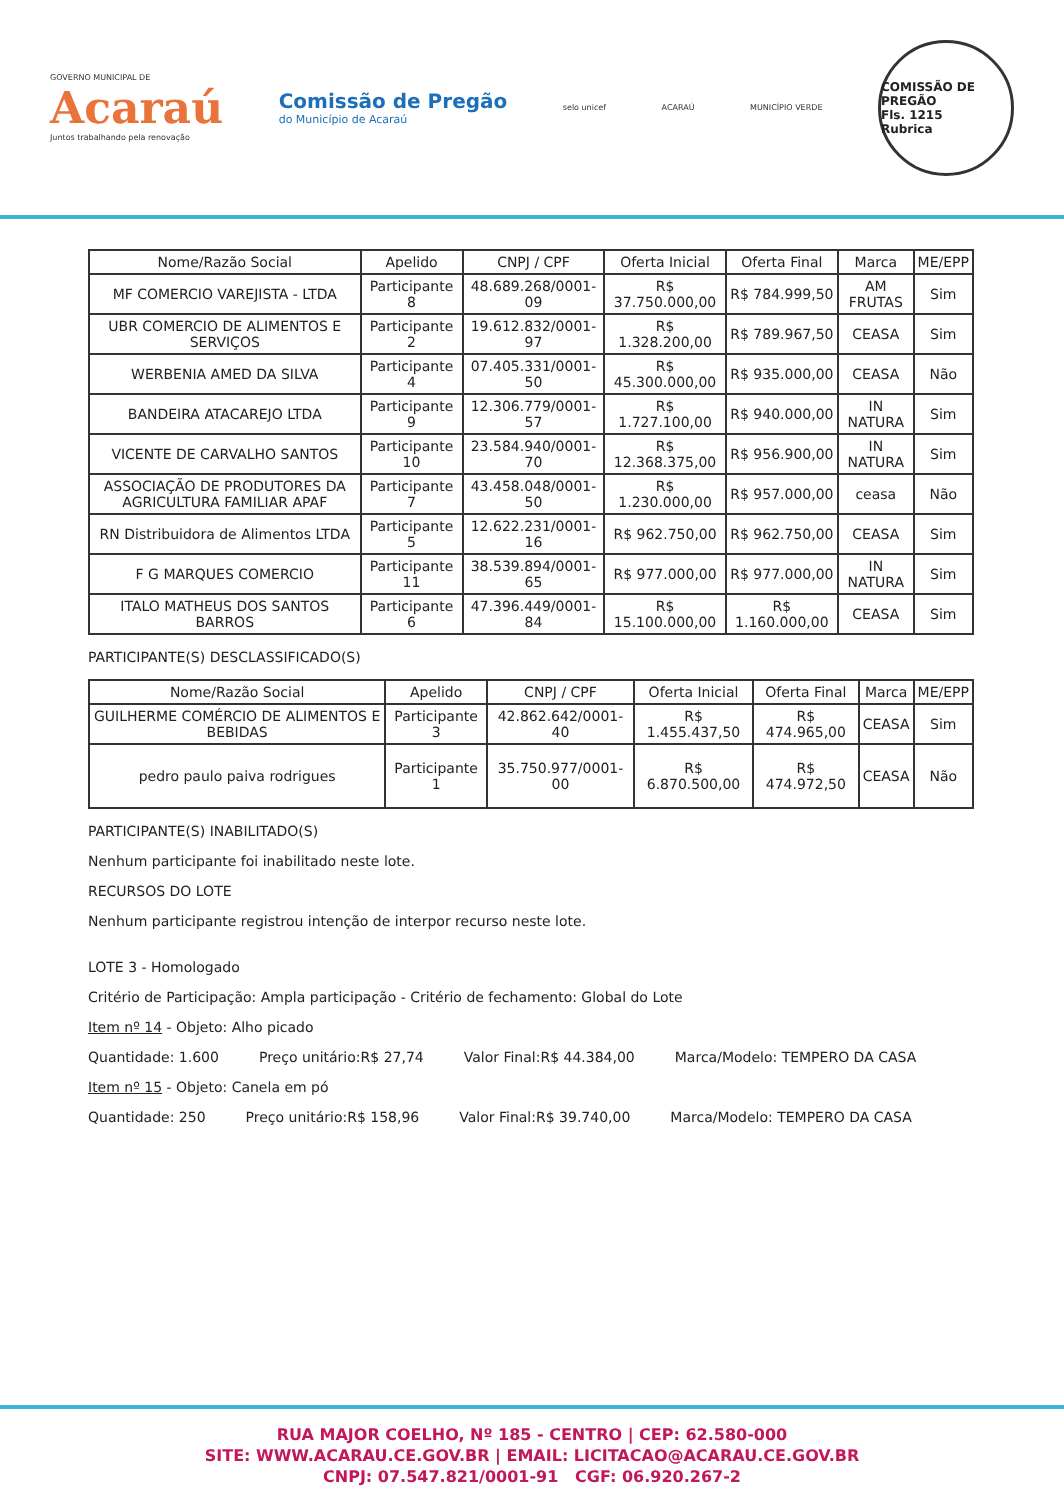GOVERNO MUNICIPAL DE
Acaraú
Juntos trabalhando pela renovação
Comissão de Pregão
do Município de Acaraú
selo unicef ACARAÚ MUNICÍPIO VERDE
COMISSÃO DE PREGÃO
Fls. 1215
Rubrica
| Nome/Razão Social | Apelido | CNPJ / CPF | Oferta Inicial | Oferta Final | Marca | ME/EPP |
| --- | --- | --- | --- | --- | --- | --- |
| MF COMERCIO VAREJISTA - LTDA | Participante 8 | 48.689.268/0001-09 | R$ 37.750.000,00 | R$ 784.999,50 | AM FRUTAS | Sim |
| UBR COMERCIO DE ALIMENTOS E SERVIÇOS | Participante 2 | 19.612.832/0001-97 | R$ 1.328.200,00 | R$ 789.967,50 | CEASA | Sim |
| WERBENIA AMED DA SILVA | Participante 4 | 07.405.331/0001-50 | R$ 45.300.000,00 | R$ 935.000,00 | CEASA | Não |
| BANDEIRA ATACAREJO LTDA | Participante 9 | 12.306.779/0001-57 | R$ 1.727.100,00 | R$ 940.000,00 | IN NATURA | Sim |
| VICENTE DE CARVALHO SANTOS | Participante 10 | 23.584.940/0001-70 | R$ 12.368.375,00 | R$ 956.900,00 | IN NATURA | Sim |
| ASSOCIAÇÃO DE PRODUTORES DA AGRICULTURA FAMILIAR APAF | Participante 7 | 43.458.048/0001-50 | R$ 1.230.000,00 | R$ 957.000,00 | ceasa | Não |
| RN Distribuidora de Alimentos LTDA | Participante 5 | 12.622.231/0001-16 | R$ 962.750,00 | R$ 962.750,00 | CEASA | Sim |
| F G MARQUES COMERCIO | Participante 11 | 38.539.894/0001-65 | R$ 977.000,00 | R$ 977.000,00 | IN NATURA | Sim |
| ITALO MATHEUS DOS SANTOS BARROS | Participante 6 | 47.396.449/0001-84 | R$ 15.100.000,00 | R$ 1.160.000,00 | CEASA | Sim |
PARTICIPANTE(S) DESCLASSIFICADO(S)
| Nome/Razão Social | Apelido | CNPJ / CPF | Oferta Inicial | Oferta Final | Marca | ME/EPP |
| --- | --- | --- | --- | --- | --- | --- |
| GUILHERME COMÉRCIO DE ALIMENTOS E BEBIDAS | Participante 3 | 42.862.642/0001-40 | R$ 1.455.437,50 | R$ 474.965,00 | CEASA | Sim |
| pedro paulo paiva rodrigues | Participante 1 | 35.750.977/0001-00 | R$ 6.870.500,00 | R$ 474.972,50 | CEASA | Não |
PARTICIPANTE(S) INABILITADO(S)
Nenhum participante foi inabilitado neste lote.
RECURSOS DO LOTE
Nenhum participante registrou intenção de interpor recurso neste lote.
LOTE 3 - Homologado
Critério de Participação: Ampla participação - Critério de fechamento: Global do Lote
Item nº 14 - Objeto: Alho picado
Quantidade: 1.600 Preço unitário:R$ 27,74 Valor Final:R$ 44.384,00 Marca/Modelo: TEMPERO DA CASA
Item nº 15 - Objeto: Canela em pó
Quantidade: 250 Preço unitário:R$ 158,96 Valor Final:R$ 39.740,00 Marca/Modelo: TEMPERO DA CASA
RUA MAJOR COELHO, Nº 185 - CENTRO | CEP: 62.580-000
SITE: WWW.ACARAU.CE.GOV.BR | EMAIL: LICITACAO@ACARAU.CE.GOV.BR
CNPJ: 07.547.821/0001-91 CGF: 06.920.267-2